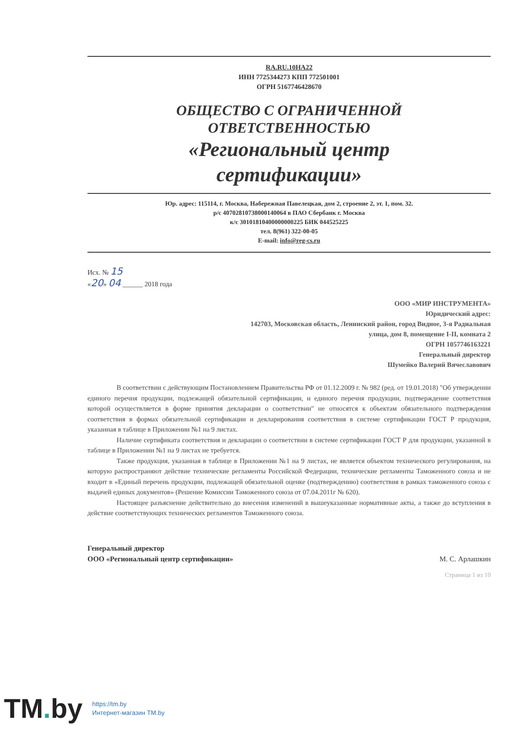RA.RU.10НА22
ИНН 7725344273 КПП 772501001
ОГРН 5167746428670
ОБЩЕСТВО С ОГРАНИЧЕННОЙ
ОТВЕТСТВЕННОСТЬЮ
«Региональный центр
сертификации»
Юр. адрес: 115114, г. Москва, Набережная Павелецкая, дом 2, строение 2, эт. 1, пом. 32.
р/с 40702810738000140064 в ПАО Сбербанк г. Москва
к/с 30101810400000000225 БИК 044525225
тел. 8(961) 322-00-05
E-mail: info@reg-cs.ru
Исх. № 15
«20» 04 ______ 2018 года
ООО «МИР ИНСТРУМЕНТА»
Юридический адрес:
142703, Московская область, Ленинский район, город Видное, 3-я Радиальная улица, дом 8, помещение I-II, комната 2
ОГРН 1057746163221
Генеральный директор
Шумейко Валерий Вячеславович
В соответствии с действующим Постановлением Правительства РФ от 01.12.2009 г. № 982 (ред. от 19.01.2018) "Об утверждении единого перечня продукции, подлежащей обязательной сертификации, и единого перечня продукции, подтверждение соответствия которой осуществляется в форме принятия декларации о соответствии" не относятся к объектам обязательного подтверждения соответствия в формах обязательной сертификации и декларирования соответствия в системе сертификации ГОСТ Р продукция, указанная в таблице в Приложении №1 на 9 листах.
Наличие сертификата соответствия и декларации о соответствии в системе сертификации ГОСТ Р для продукции, указанной в таблице в Приложении №1 на 9 листах не требуется.
Также продукция, указанная в таблице в Приложении №1 на 9 листах, не является объектом технического регулирования, на которую распространяют действие технические регламенты Российской Федерации, технические регламенты Таможенного союза и не входит в «Единый перечень продукции, подлежащей обязательной оценке (подтверждению) соответствия в рамках таможенного союза с выдачей единых документов» (Решение Комиссии Таможенного союза от 07.04.2011г № 620).
Настоящее разъяснение действительно до внесения изменений в вышеуказанные нормативные акты, а также до вступления в действие соответствующих технических регламентов Таможенного союза.
Генеральный директор
ООО «Региональный центр сертификации»
М. С. Арлашкин
Страница 1 из 10
TM. by
https://tm.by
Интернет-магазин TM.by